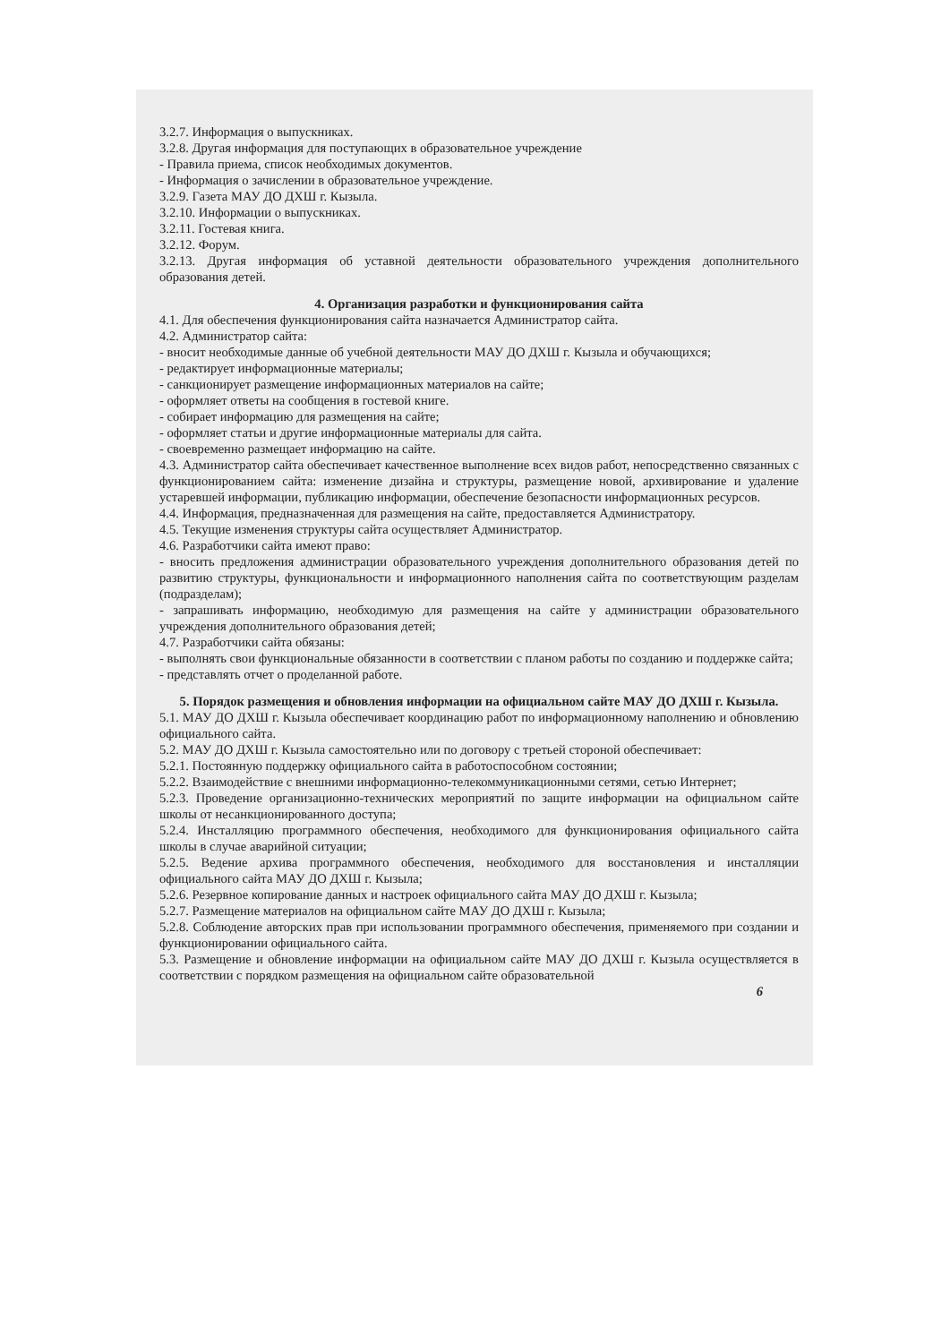3.2.7. Информация о выпускниках.
3.2.8. Другая информация для поступающих в образовательное учреждение
- Правила приема, список необходимых документов.
- Информация о зачислении в образовательное учреждение.
3.2.9. Газета МАУ ДО ДХШ г. Кызыла.
3.2.10. Информации о выпускниках.
3.2.11. Гостевая книга.
3.2.12. Форум.
3.2.13. Другая информация об уставной деятельности образовательного учреждения дополнительного образования детей.
4. Организация разработки и функционирования сайта
4.1. Для обеспечения функционирования сайта назначается Администратор сайта.
4.2. Администратор сайта:
- вносит необходимые данные об учебной деятельности МАУ ДО ДХШ г. Кызыла и обучающихся;
- редактирует информационные материалы;
- санкционирует размещение информационных материалов на сайте;
- оформляет ответы на сообщения в гостевой книге.
- собирает информацию для размещения на сайте;
- оформляет статьи и другие информационные материалы для сайта.
- своевременно размещает информацию на сайте.
4.3. Администратор сайта обеспечивает качественное выполнение всех видов работ, непосредственно связанных с функционированием сайта: изменение дизайна и структуры, размещение новой, архивирование и удаление устаревшей информации, публикацию информации, обеспечение безопасности информационных ресурсов.
4.4. Информация, предназначенная для размещения на сайте, предоставляется Администратору.
4.5. Текущие изменения структуры сайта осуществляет Администратор.
4.6. Разработчики сайта имеют право:
- вносить предложения администрации образовательного учреждения дополнительного образования детей по развитию структуры, функциональности и информационного наполнения сайта по соответствующим разделам (подразделам);
- запрашивать информацию, необходимую для размещения на сайте у администрации образовательного учреждения дополнительного образования детей;
4.7. Разработчики сайта обязаны:
- выполнять свои функциональные обязанности в соответствии с планом работы по созданию и поддержке сайта;
- представлять отчет о проделанной работе.
5. Порядок размещения и обновления информации на официальном сайте МАУ ДО ДХШ г. Кызыла.
5.1. МАУ ДО ДХШ г. Кызыла обеспечивает координацию работ по информационному наполнению и обновлению официального сайта.
5.2. МАУ ДО ДХШ г. Кызыла самостоятельно или по договору с третьей стороной обеспечивает:
5.2.1. Постоянную поддержку официального сайта в работоспособном состоянии;
5.2.2. Взаимодействие с внешними информационно-телекоммуникационными сетями, сетью Интернет;
5.2.3. Проведение организационно-технических мероприятий по защите информации на официальном сайте школы от несанкционированного доступа;
5.2.4. Инсталляцию программного обеспечения, необходимого для функционирования официального сайта школы в случае аварийной ситуации;
5.2.5. Ведение архива программного обеспечения, необходимого для восстановления и инсталляции официального сайта МАУ ДО ДХШ г. Кызыла;
5.2.6. Резервное копирование данных и настроек официального сайта МАУ ДО ДХШ г. Кызыла;
5.2.7. Размещение материалов на официальном сайте МАУ ДО ДХШ г. Кызыла;
5.2.8. Соблюдение авторских прав при использовании программного обеспечения, применяемого при создании и функционировании официального сайта.
5.3. Размещение и обновление информации на официальном сайте МАУ ДО ДХШ г. Кызыла осуществляется в соответствии с порядком размещения на официальном сайте образовательной
6